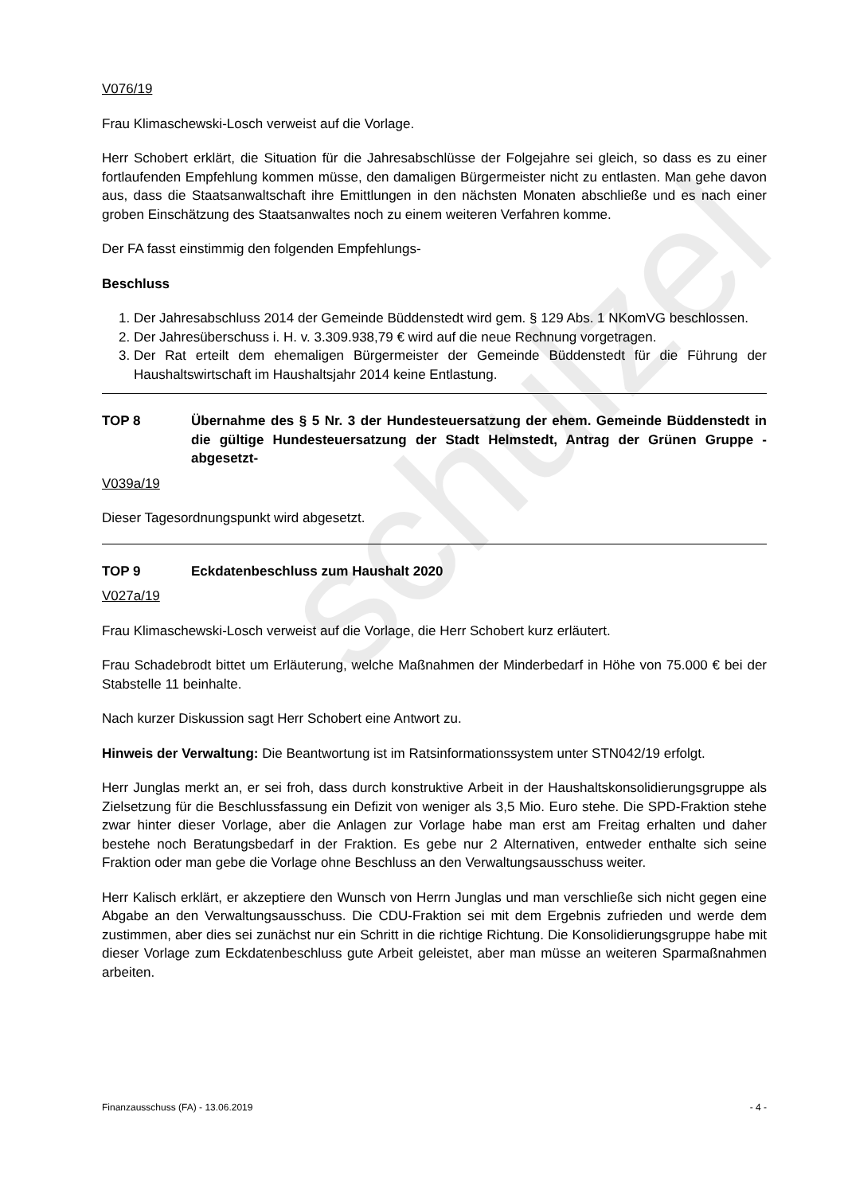schulzel
V076/19
Frau Klimaschewski-Losch verweist auf die Vorlage.
Herr Schobert erklärt, die Situation für die Jahresabschlüsse der Folgejahre sei gleich, so dass es zu einer fortlaufenden Empfehlung kommen müsse, den damaligen Bürgermeister nicht zu entlasten. Man gehe davon aus, dass die Staatsanwaltschaft ihre Emittlungen in den nächsten Monaten abschließe und es nach einer groben Einschätzung des Staatsanwaltes noch zu einem weiteren Verfahren komme.
Der FA fasst einstimmig den folgenden Empfehlungs-
Beschluss
1. Der Jahresabschluss 2014 der Gemeinde Büddenstedt wird gem. § 129 Abs. 1 NKomVG beschlossen.
2. Der Jahresüberschuss i. H. v. 3.309.938,79 € wird auf die neue Rechnung vorgetragen.
3. Der Rat erteilt dem ehemaligen Bürgermeister der Gemeinde Büddenstedt für die Führung der Haushaltswirtschaft im Haushaltsjahr 2014 keine Entlastung.
TOP 8 Übernahme des § 5 Nr. 3 der Hundesteuersatzung der ehem. Gemeinde Büddenstedt in die gültige Hundesteuersatzung der Stadt Helmstedt, Antrag der Grünen Gruppe -abgesetzt-
V039a/19
Dieser Tagesordnungspunkt wird abgesetzt.
TOP 9 Eckdatenbeschluss zum Haushalt 2020
V027a/19
Frau Klimaschewski-Losch verweist auf die Vorlage, die Herr Schobert kurz erläutert.
Frau Schadebrodt bittet um Erläuterung, welche Maßnahmen der Minderbedarf in Höhe von 75.000 € bei der Stabstelle 11 beinhalte.
Nach kurzer Diskussion sagt Herr Schobert eine Antwort zu.
Hinweis der Verwaltung: Die Beantwortung ist im Ratsinformationssystem unter STN042/19 erfolgt.
Herr Junglas merkt an, er sei froh, dass durch konstruktive Arbeit in der Haushaltskonsolidierungsgruppe als Zielsetzung für die Beschlussfassung ein Defizit von weniger als 3,5 Mio. Euro stehe. Die SPD-Fraktion stehe zwar hinter dieser Vorlage, aber die Anlagen zur Vorlage habe man erst am Freitag erhalten und daher bestehe noch Beratungsbedarf in der Fraktion. Es gebe nur 2 Alternativen, entweder enthalte sich seine Fraktion oder man gebe die Vorlage ohne Beschluss an den Verwaltungsausschuss weiter.
Herr Kalisch erklärt, er akzeptiere den Wunsch von Herrn Junglas und man verschließe sich nicht gegen eine Abgabe an den Verwaltungsausschuss. Die CDU-Fraktion sei mit dem Ergebnis zufrieden und werde dem zustimmen, aber dies sei zunächst nur ein Schritt in die richtige Richtung. Die Konsolidierungsgruppe habe mit dieser Vorlage zum Eckdatenbeschluss gute Arbeit geleistet, aber man müsse an weiteren Sparmaßnahmen arbeiten.
Finanzausschuss (FA) - 13.06.2019 - 4 -